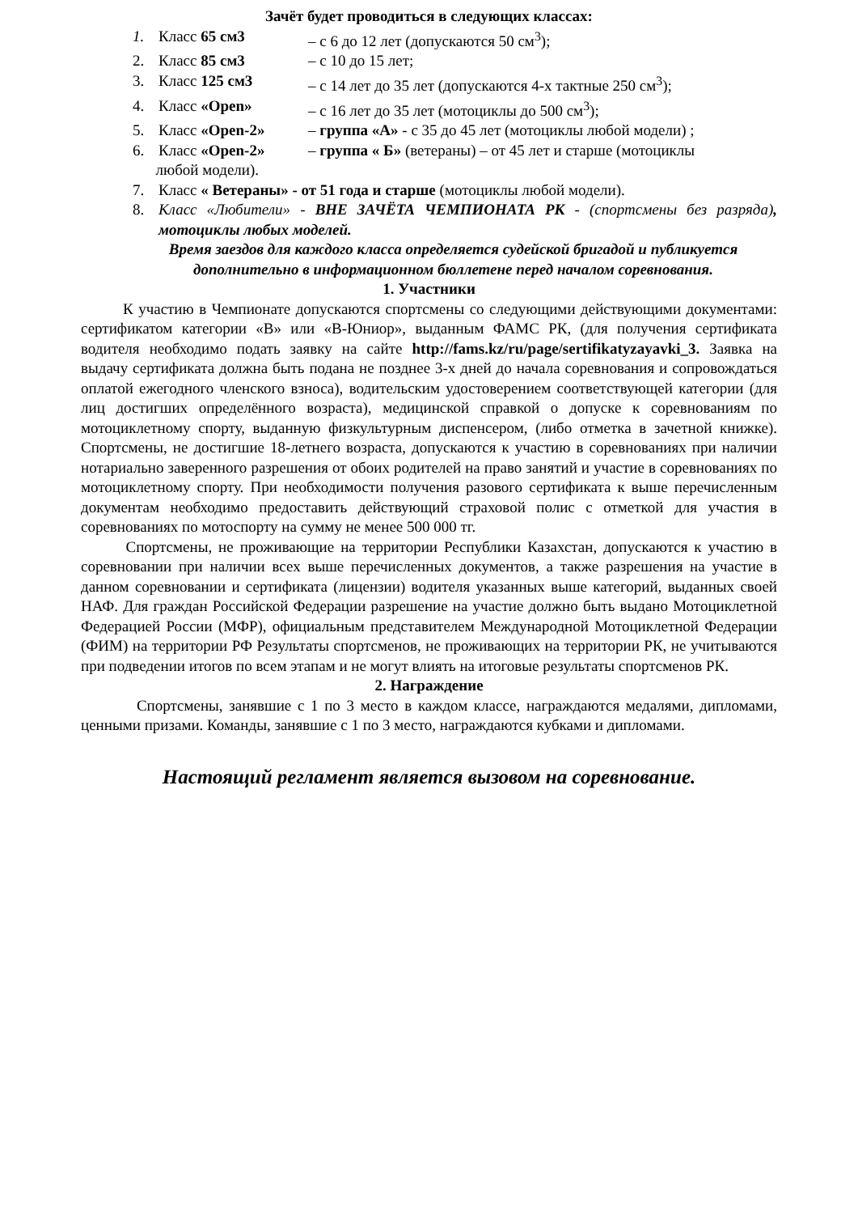Зачёт будет проводиться в следующих классах:
1. Класс 65 см3 – с 6 до 12 лет (допускаются 50 см<sup>3</sup>);
2. Класс 85 см3 – с 10 до 15 лет;
3. Класс 125 см3 – с 14 лет до 35 лет (допускаются 4-х тактные 250 см<sup>3</sup>);
4. Класс «Open» – с 16 лет до 35 лет (мотоциклы до 500 см<sup>3</sup>);
5. Класс «Open-2» – группа «А» - с 35 до 45 лет (мотоциклы любой модели) ;
6. Класс «Open-2» – группа « Б» (ветераны) – от 45 лет и старше (мотоциклы
любой модели).
7. Класс « Ветераны» - от 51 года и старше (мотоциклы любой модели).
8. Класс «Любители» - ВНЕ ЗАЧЁТА ЧЕМПИОНАТА РК - (спортсмены без разряда), мотоциклы любых моделей.
Время заездов для каждого класса определяется судейской бригадой и публикуется дополнительно в информационном бюллетене перед началом соревнования.
1. Участники
К участию в Чемпионате допускаются спортсмены со следующими действующими документами: сертификатом категории «В» или «В-Юниор», выданным ФАМС РК, (для получения сертификата водителя необходимо подать заявку на сайте http://fams.kz/ru/page/sertifikatyzayavki_3. Заявка на выдачу сертификата должна быть подана не позднее 3-х дней до начала соревнования и сопровождаться оплатой ежегодного членского взноса), водительским удостоверением соответствующей категории (для лиц достигших определённого возраста), медицинской справкой о допуске к соревнованиям по мотоциклетному спорту, выданную физкультурным диспенсером, (либо отметка в зачетной книжке). Спортсмены, не достигшие 18-летнего возраста, допускаются к участию в соревнованиях при наличии нотариально заверенного разрешения от обоих родителей на право занятий и участие в соревнованиях по мотоциклетному спорту. При необходимости получения разового сертификата к выше перечисленным документам необходимо предоставить действующий страховой полис с отметкой для участия в соревнованиях по мотоспорту на сумму не менее 500 000 тг.
Спортсмены, не проживающие на территории Республики Казахстан, допускаются к участию в соревновании при наличии всех выше перечисленных документов, а также разрешения на участие в данном соревновании и сертификата (лицензии) водителя указанных выше категорий, выданных своей НАФ. Для граждан Российской Федерации разрешение на участие должно быть выдано Мотоциклетной Федерацией России (МФР), официальным представителем Международной Мотоциклетной Федерации (ФИМ) на территории РФ Результаты спортсменов, не проживающих на территории РК, не учитываются при подведении итогов по всем этапам и не могут влиять на итоговые результаты спортсменов РК.
2. Награждение
Спортсмены, занявшие с 1 по 3 место в каждом классе, награждаются медалями, дипломами, ценными призами. Команды, занявшие с 1 по 3 место, награждаются кубками и дипломами.
Настоящий регламент является вызовом на соревнование.